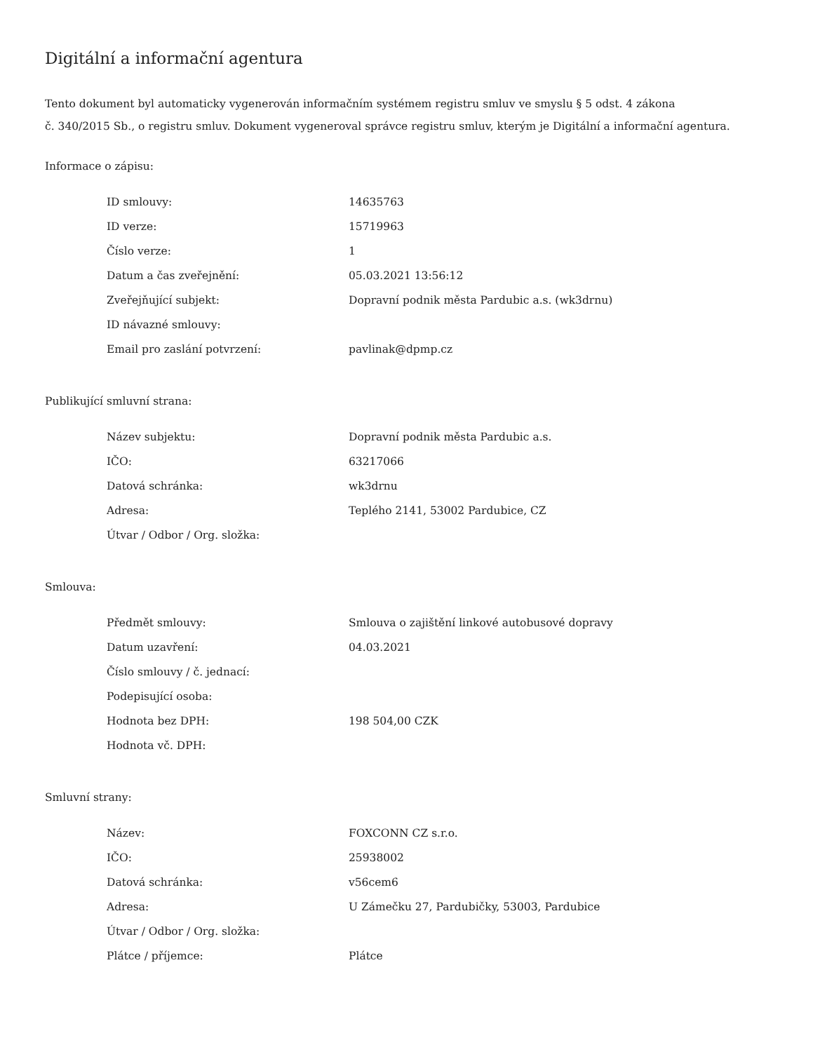Digitální a informační agentura
Tento dokument byl automaticky vygenerován informačním systémem registru smluv ve smyslu § 5 odst. 4 zákona
č. 340/2015 Sb., o registru smluv. Dokument vygeneroval správce registru smluv, kterým je Digitální a informační agentura.
Informace o zápisu:
| ID smlouvy: | 14635763 |
| ID verze: | 15719963 |
| Číslo verze: | 1 |
| Datum a čas zveřejnění: | 05.03.2021 13:56:12 |
| Zveřejňující subjekt: | Dopravní podnik města Pardubic a.s. (wk3drnu) |
| ID návazné smlouvy: | |
| Email pro zaslání potvrzení: | pavlinak@dpmp.cz |
Publikující smluvní strana:
| Název subjektu: | Dopravní podnik města Pardubic a.s. |
| IČO: | 63217066 |
| Datová schránka: | wk3drnu |
| Adresa: | Teplého 2141, 53002 Pardubice, CZ |
| Útvar / Odbor / Org. složka: | |
Smlouva:
| Předmět smlouvy: | Smlouva o zajištění linkové autobusové dopravy |
| Datum uzavření: | 04.03.2021 |
| Číslo smlouvy / č. jednací: | |
| Podepisující osoba: | |
| Hodnota bez DPH: | 198 504,00 CZK |
| Hodnota vč. DPH: | |
Smluvní strany:
| Název: | FOXCONN CZ s.r.o. |
| IČO: | 25938002 |
| Datová schránka: | v56cem6 |
| Adresa: | U Zámečku 27, Pardubičky, 53003, Pardubice |
| Útvar / Odbor / Org. složka: | |
| Plátce / příjemce: | Plátce |